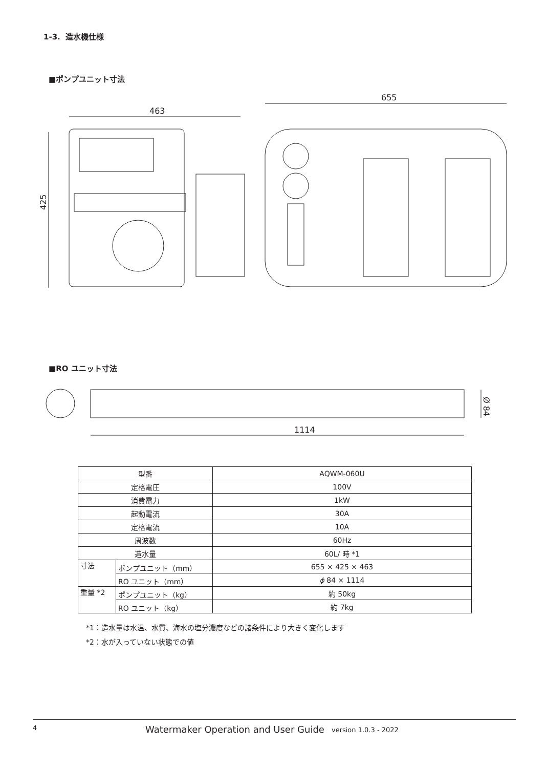1-3. 造水機仕様
■ポンプユニット寸法
463
425
655
■RO ユニット寸法
1114
Ø 84
| 型番 | | AQWM-060U |
| 定格電圧 | | 100V |
| 消費電力 | | 1kW |
| 起動電流 | | 30A |
| 定格電流 | | 10A |
| 周波数 | | 60Hz |
| 造水量 | | 60L/ 時 *1 |
| 寸法 | ポンプユニット（mm） | 655 × 425 × 463 |
| | RO ユニット（mm） | ϕ 84 × 1114 |
| 重量 *2 | ポンプユニット（kg） | 約 50kg |
| | RO ユニット（kg） | 約 7kg |
*1：造水量は水温、水質、海水の塩分濃度などの諸条件により大きく変化します
*2：水が入っていない状態での値
4 Watermaker Operation and User Guide version 1.0.3 - 2022